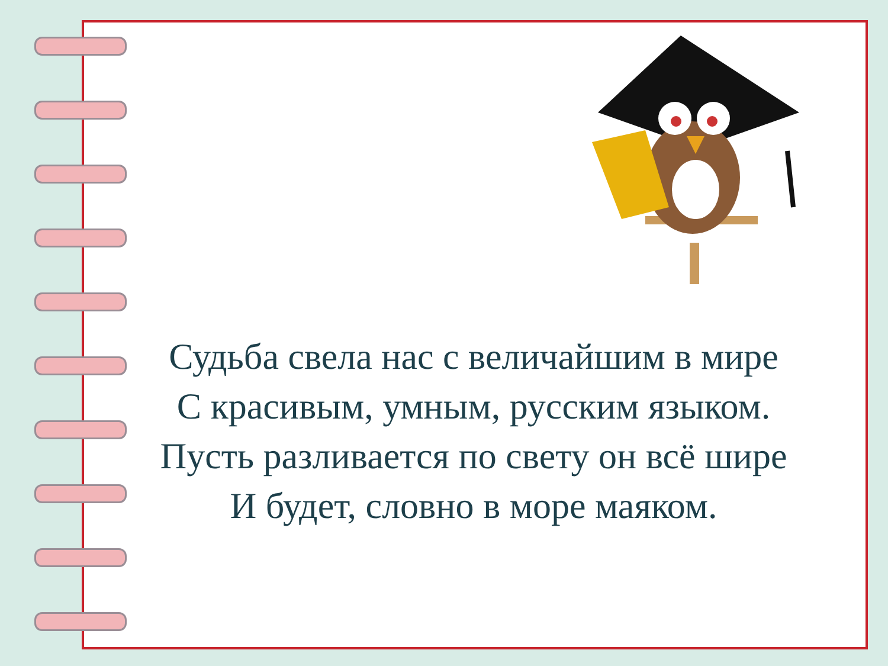Судьба свела нас с величайшим в мире
С красивым, умным, русским языком.
Пусть разливается по свету он всё шире
И будет, словно в море маяком.